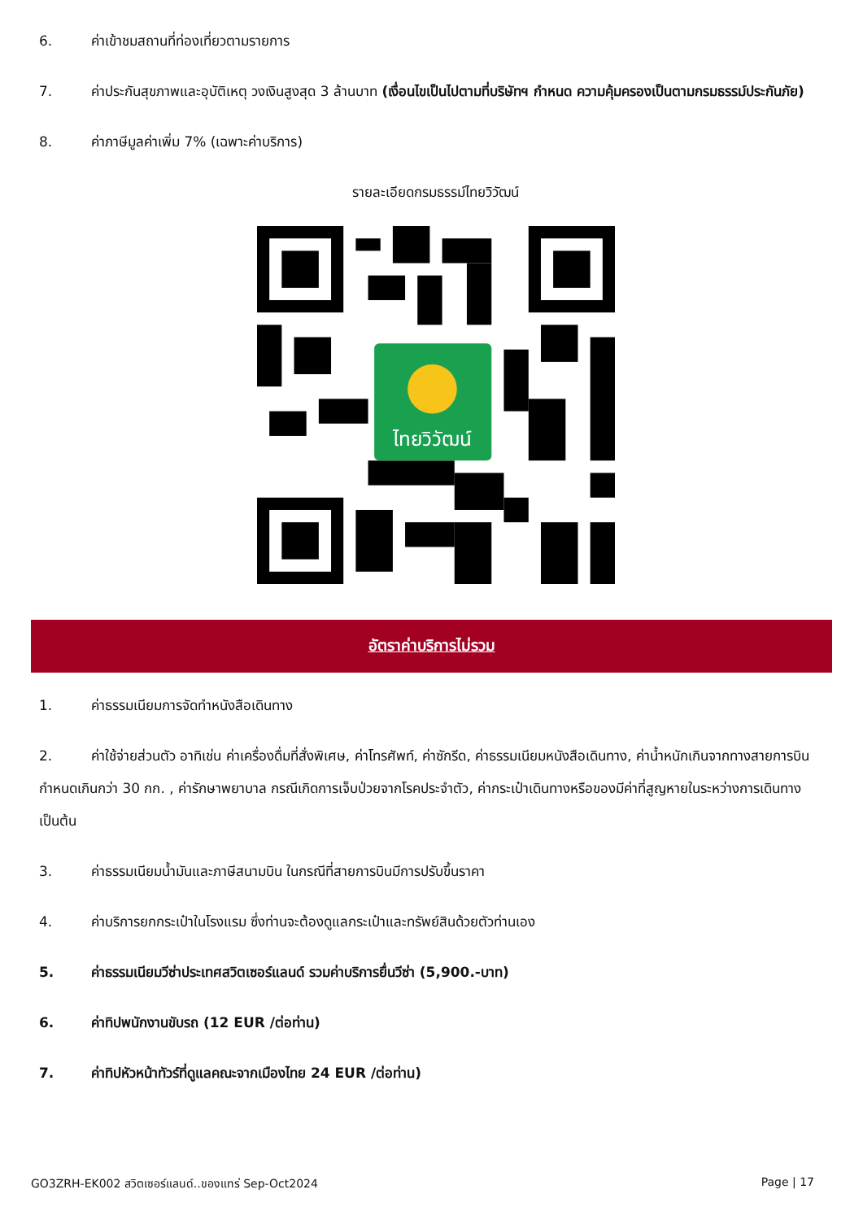6. ค่าเข้าชมสถานที่ท่องเที่ยวตามรายการ
7. ค่าประกันสุขภาพและอุบัติเหตุ วงเงินสูงสุด 3 ล้านบาท (เงื่อนไขเป็นไปตามที่บริษัทฯ กำหนด ความคุ้มครองเป็นตามกรมธรรม์ประกันภัย)
8. ค่าภาษีมูลค่าเพิ่ม 7% (เฉพาะค่าบริการ)
รายละเอียดกรมธรรม์ไทยวิวัฒน์
ไทยวิวัฒน์
อัตราค่าบริการไม่รวม
1. ค่าธรรมเนียมการจัดทำหนังสือเดินทาง
2. ค่าใช้จ่ายส่วนตัว อาทิเช่น ค่าเครื่องดื่มที่สั่งพิเศษ, ค่าโทรศัพท์, ค่าซักรีด, ค่าธรรมเนียมหนังสือเดินทาง, ค่าน้ำหนักเกินจากทางสายการบินกำหนดเกินกว่า 30 กก. , ค่ารักษาพยาบาล กรณีเกิดการเจ็บป่วยจากโรคประจำตัว, ค่ากระเป๋าเดินทางหรือของมีค่าที่สูญหายในระหว่างการเดินทาง เป็นต้น
3. ค่าธรรมเนียมน้ำมันและภาษีสนามบิน ในกรณีที่สายการบินมีการปรับขึ้นราคา
4. ค่าบริการยกกระเป๋าในโรงแรม ซึ่งท่านจะต้องดูแลกระเป๋าและทรัพย์สินด้วยตัวท่านเอง
5. ค่าธรรมเนียมวีซ่าประเทศสวิตเซอร์แลนด์ รวมค่าบริการยื่นวีซ่า (5,900.-บาท)
6. ค่าทิปพนักงานขับรถ (12 EUR /ต่อท่าน)
7. ค่าทิปหัวหน้าทัวร์ที่ดูแลคณะจากเมืองไทย 24 EUR /ต่อท่าน)
GO3ZRH-EK002 สวิตเซอร์แลนด์..ของแทร่ Sep-Oct2024 Page | 17